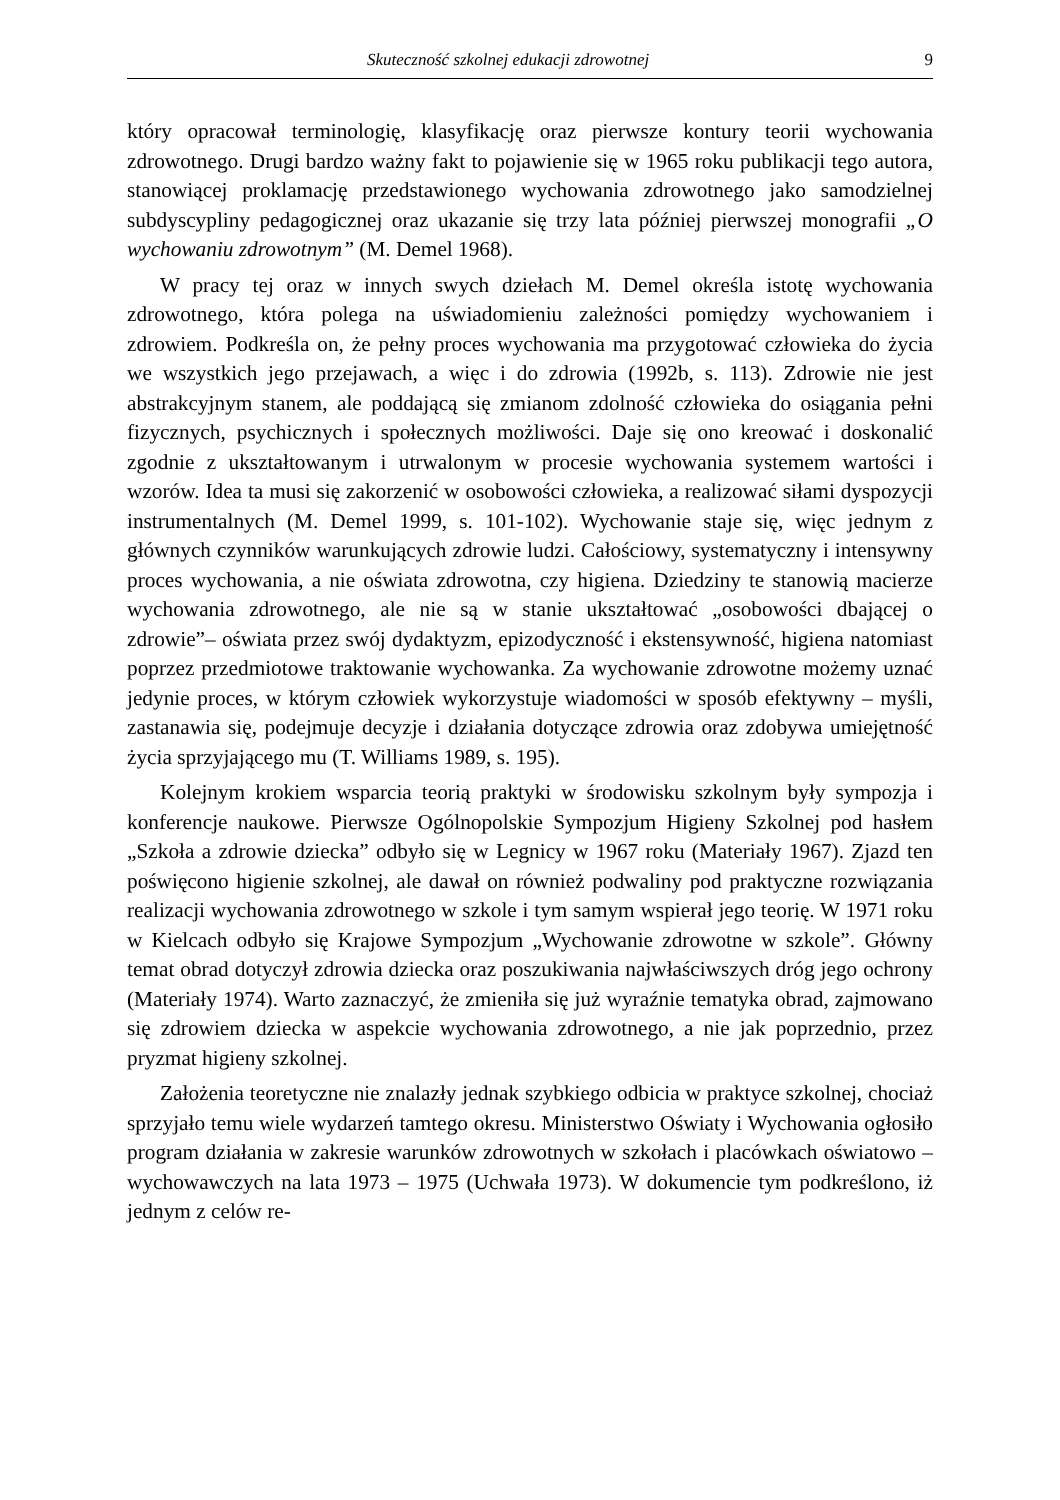Skuteczność szkolnej edukacji zdrowotnej 9
który opracował terminologię, klasyfikację oraz pierwsze kontury teorii wychowania zdrowotnego. Drugi bardzo ważny fakt to pojawienie się w 1965 roku publikacji tego autora, stanowiącej proklamację przedstawionego wychowania zdrowotnego jako samodzielnej subdyscypliny pedagogicznej oraz ukazanie się trzy lata później pierwszej monografii „O wychowaniu zdrowotnym” (M. Demel 1968).
W pracy tej oraz w innych swych dziełach M. Demel określa istotę wychowania zdrowotnego, która polega na uświadomieniu zależności pomiędzy wychowaniem i zdrowiem. Podkreśla on, że pełny proces wychowania ma przygotować człowieka do życia we wszystkich jego przejawach, a więc i do zdrowia (1992b, s. 113). Zdrowie nie jest abstrakcyjnym stanem, ale poddającą się zmianom zdolność człowieka do osiągania pełni fizycznych, psychicznych i społecznych możliwości. Daje się ono kreować i doskonalić zgodnie z ukształtowanym i utrwalonym w procesie wychowania systemem wartości i wzorów. Idea ta musi się zakorzenić w osobowości człowieka, a realizować siłami dyspozycji instrumentalnych (M. Demel 1999, s. 101-102). Wychowanie staje się, więc jednym z głównych czynników warunkujących zdrowie ludzi. Całościowy, systematyczny i intensywny proces wychowania, a nie oświata zdrowotna, czy higiena. Dziedziny te stanowią macierze wychowania zdrowotnego, ale nie są w stanie ukształtować „osobowości dbającej o zdrowie”– oświata przez swój dydaktyzm, epizodyczność i ekstensywność, higiena natomiast poprzez przedmiotowe traktowanie wychowanka. Za wychowanie zdrowotne możemy uznać jedynie proces, w którym człowiek wykorzystuje wiadomości w sposób efektywny – myśli, zastanawia się, podejmuje decyzje i działania dotyczące zdrowia oraz zdobywa umiejętność życia sprzyjającego mu (T. Williams 1989, s. 195).
Kolejnym krokiem wsparcia teorią praktyki w środowisku szkolnym były sympozja i konferencje naukowe. Pierwsze Ogólnopolskie Sympozjum Higieny Szkolnej pod hasłem „Szkoła a zdrowie dziecka” odbyło się w Legnicy w 1967 roku (Materiały 1967). Zjazd ten poświęcono higienie szkolnej, ale dawał on również podwaliny pod praktyczne rozwiązania realizacji wychowania zdrowotnego w szkole i tym samym wspierał jego teorię. W 1971 roku w Kielcach odbyło się Krajowe Sympozjum „Wychowanie zdrowotne w szkole”. Główny temat obrad dotyczył zdrowia dziecka oraz poszukiwania najwłaściwszych dróg jego ochrony (Materiały 1974). Warto zaznaczyć, że zmieniła się już wyraźnie tematyka obrad, zajmowano się zdrowiem dziecka w aspekcie wychowania zdrowotnego, a nie jak poprzednio, przez pryzmat higieny szkolnej.
Założenia teoretyczne nie znalazły jednak szybkiego odbicia w praktyce szkolnej, chociaż sprzyjało temu wiele wydarzeń tamtego okresu. Ministerstwo Oświaty i Wychowania ogłosiło program działania w zakresie warunków zdrowotnych w szkołach i placówkach oświatowo – wychowawczych na lata 1973 – 1975 (Uchwała 1973). W dokumencie tym podkreślono, iż jednym z celów re-